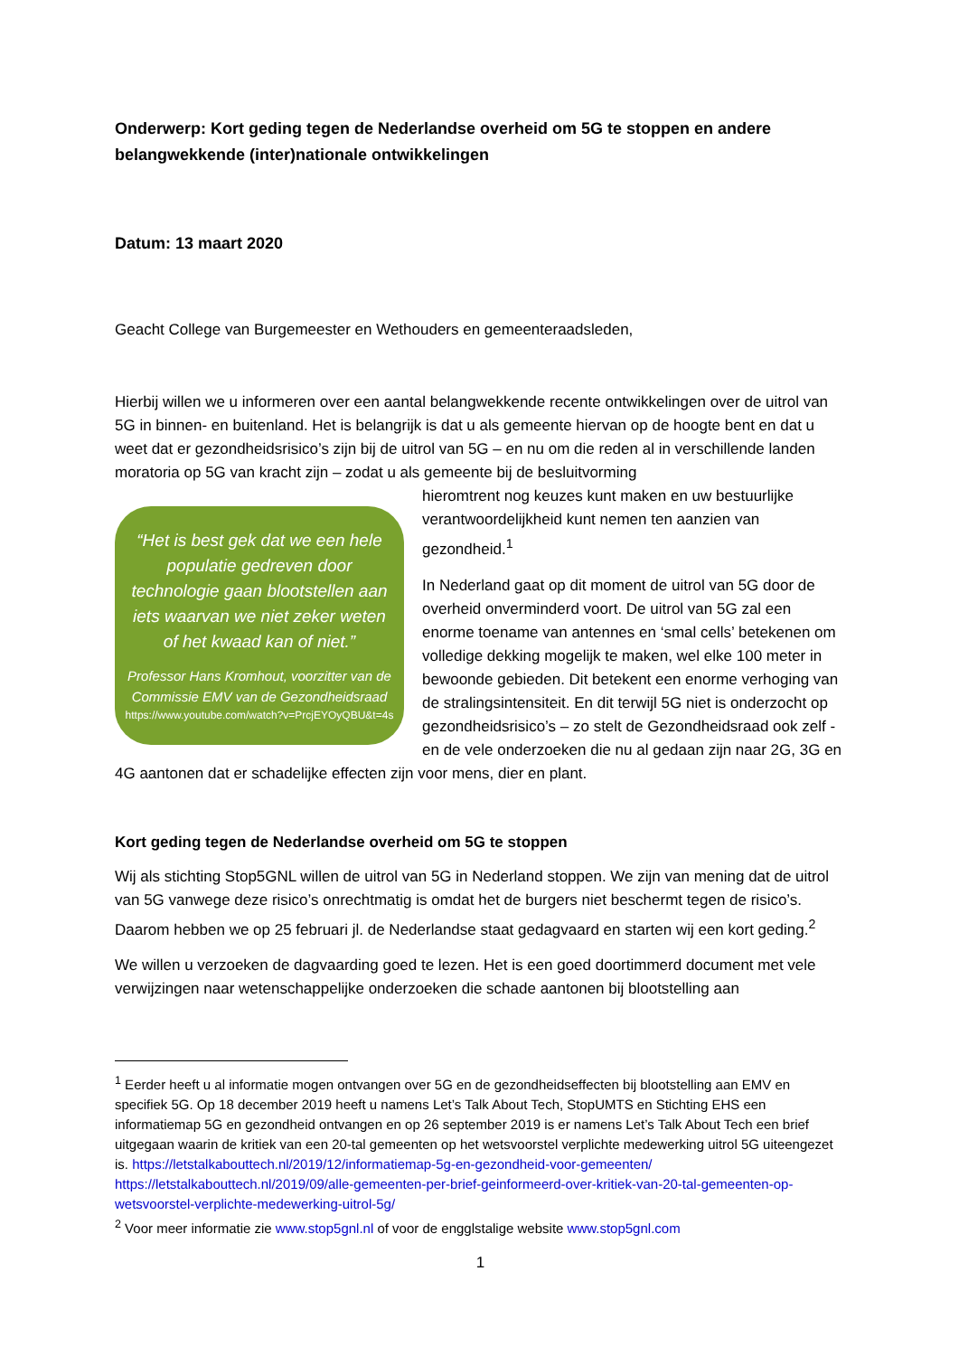Onderwerp: Kort geding tegen de Nederlandse overheid om 5G te stoppen en andere belangwekkende (inter)nationale ontwikkelingen
Datum: 13 maart 2020
Geacht College van Burgemeester en Wethouders en gemeenteraadsleden,
Hierbij willen we u informeren over een aantal belangwekkende recente ontwikkelingen over de uitrol van 5G in binnen- en buitenland. Het is belangrijk is dat u als gemeente hiervan op de hoogte bent en dat u weet dat er gezondheidsrisico’s zijn bij de uitrol van 5G – en nu om die reden al in verschillende landen moratoria op 5G van kracht zijn – zodat u als gemeente bij de besluitvorming
“Het is best gek dat we een hele populatie gedreven door technologie gaan blootstellen aan iets waarvan we niet zeker weten of het kwaad kan of niet.”
Professor Hans Kromhout, voorzitter van de Commissie EMV van de Gezondheidsraad
https://www.youtube.com/watch?v=PrcjEYOyQBU&t=4s
hieromtrent nog keuzes kunt maken en uw bestuurlijke verantwoordelijkheid kunt nemen ten aanzien van gezondheid.<sup>1</sup>
In Nederland gaat op dit moment de uitrol van 5G door de overheid onverminderd voort. De uitrol van 5G zal een enorme toename van antennes en ‘smal cells’ betekenen om volledige dekking mogelijk te maken, wel elke 100 meter in bewoonde gebieden. Dit betekent een enorme verhoging van de stralingsintensiteit. En dit terwijl 5G niet is onderzocht op gezondheidsrisico’s – zo stelt de Gezondheidsraad ook zelf - en de vele onderzoeken die nu al gedaan zijn naar 2G, 3G en 4G aantonen dat er schadelijke effecten zijn voor mens, dier en plant.
Kort geding tegen de Nederlandse overheid om 5G te stoppen
Wij als stichting Stop5GNL willen de uitrol van 5G in Nederland stoppen. We zijn van mening dat de uitrol van 5G vanwege deze risico’s onrechtmatig is omdat het de burgers niet beschermt tegen de risico’s. Daarom hebben we op 25 februari jl. de Nederlandse staat gedagvaard en starten wij een kort geding.<sup>2</sup>
We willen u verzoeken de dagvaarding goed te lezen. Het is een goed doortimmerd document met vele verwijzingen naar wetenschappelijke onderzoeken die schade aantonen bij blootstelling aan
<sup>1</sup> Eerder heeft u al informatie mogen ontvangen over 5G en de gezondheidseffecten bij blootstelling aan EMV en specifiek 5G. Op 18 december 2019 heeft u namens Let’s Talk About Tech, StopUMTS en Stichting EHS een informatiemap 5G en gezondheid ontvangen en op 26 september 2019 is er namens Let’s Talk About Tech een brief uitgegaan waarin de kritiek van een 20-tal gemeenten op het wetsvoorstel verplichte medewerking uitrol 5G uiteengezet is. https://letstalkabouttech.nl/2019/12/informatiemap-5g-en-gezondheid-voor-gemeenten/ https://letstalkabouttech.nl/2019/09/alle-gemeenten-per-brief-geinformeerd-over-kritiek-van-20-tal-gemeenten-op-wetsvoorstel-verplichte-medewerking-uitrol-5g/
<sup>2</sup> Voor meer informatie zie www.stop5gnl.nl of voor de engglstalige website www.stop5gnl.com
1